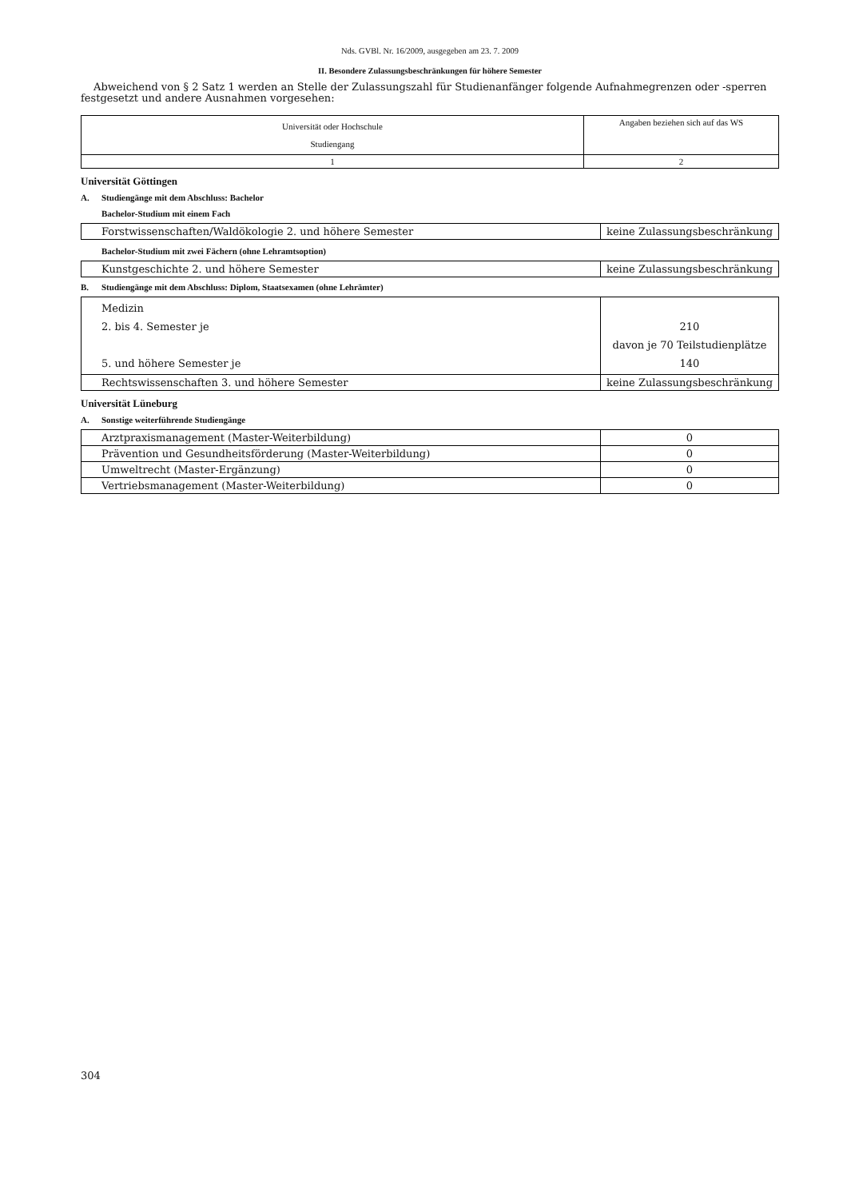Nds. GVBl. Nr. 16/2009, ausgegeben am 23. 7. 2009
II. Besondere Zulassungsbeschränkungen für höhere Semester
Abweichend von § 2 Satz 1 werden an Stelle der Zulassungszahl für Studienanfänger folgende Aufnahmegrenzen oder -sperren festgesetzt und andere Ausnahmen vorgesehen:
| Universität oder Hochschule Studiengang | Angaben beziehen sich auf das WS |
| 1 | 2 |
Universität Göttingen
A. Studiengänge mit dem Abschluss: Bachelor
Bachelor-Studium mit einem Fach
| Forstwissenschaften/Waldökologie 2. und höhere Semester | keine Zulassungsbeschränkung |
Bachelor-Studium mit zwei Fächern (ohne Lehramtsoption)
| Kunstgeschichte 2. und höhere Semester | keine Zulassungsbeschränkung |
B. Studiengänge mit dem Abschluss: Diplom, Staatsexamen (ohne Lehrämter)
| Medizin 2. bis 4. Semester je 5. und höhere Semester je | 210 davon je 70 Teilstudienplätze 140 |
| Rechtswissenschaften 3. und höhere Semester | keine Zulassungsbeschränkung |
Universität Lüneburg
A. Sonstige weiterführende Studiengänge
| Arztpraxismanagement (Master-Weiterbildung) | 0 |
| Prävention und Gesundheitsförderung (Master-Weiterbildung) | 0 |
| Umweltrecht (Master-Ergänzung) | 0 |
| Vertriebsmanagement (Master-Weiterbildung) | 0 |
304